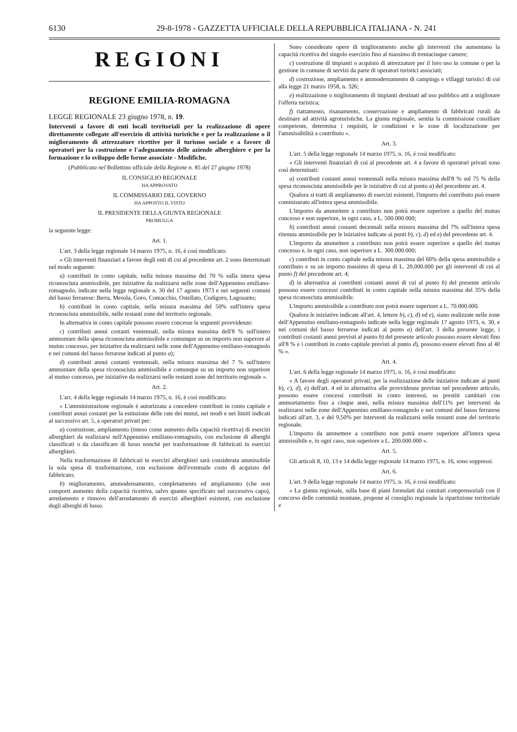6130 29-8-1978 - GAZZETTA UFFICIALE DELLA REPUBBLICA ITALIANA - N. 241
REGIONI
REGIONE EMILIA-ROMAGNA
LEGGE REGIONALE 23 giugno 1978, n. 19.
Interventi a favore di enti locali territoriali per la realizzazione di opere direttamente collegate all'esercizio di attività turistiche e per la realizzazione o il miglioramento di attrezzature ricettive per il turismo sociale e a favore di operatori per la costruzione e l'adeguamento delle aziende alberghiere e per la formazione e lo sviluppo delle forme associate - Modifiche.
(Pubblicata nel Bollettino ufficiale della Regione n. 85 del 27 giugno 1978)
IL CONSIGLIO REGIONALE
HA APPROVATO
IL COMMISSARIO DEL GOVERNO
HA APPOSTO IL VISTO
IL PRESIDENTE DELLA GIUNTA REGIONALE
PROMULGA
la seguente legge:
Art. 1.
L'art. 3 della legge regionale 14 marzo 1975, n. 16, è così modificato:
« Gli interventi finanziari a favore degli enti di cui al precedente art. 2 sono determinati nel modo seguente:
a) contributi in conto capitale, nella misura massima del 70 % sulla intera spesa riconosciuta ammissibile, per iniziative da realizzarsi nelle zone dell'Appennino emiliano-romagnolo, indicate nella legge regionale n. 30 del 17 agosto 1973 e nei seguenti comuni del basso ferrarese: Berra, Mesola, Goro, Comacchio, Ostellato, Codigoro, Lagosanto;
b) contributi in conto capitale, nella misura massima del 50% sull'intera spesa riconosciuta ammissibile, nelle restanti zone del territorio regionale.
In alternativa in conto capitale possono essere concesse le seguenti provvidenze:
c) contributi annui costanti ventennali, nella misura massima dell'8 % sull'intero ammontare della spesa riconosciuta ammissibile e comunque su un importo non superore al mutuo concesso, per iniziative da realizzarsi nelle zone dell'Appennino emiliano-romagnolo e nei comuni del basso ferrarese indicati al punto a);
d) contributi annui costanti ventennali, nella misura massima del 7 % sull'intero ammontare della spesa riconosciuta ammissibile e comunque su un importo non superiore al mutuo concesso, per iniziative da realizzarsi nelle restanti zone del territorio regionale ».
Art. 2.
L'art. 4 della legge regionale 14 marzo 1975, n. 16, è così modificato:
« L'amministrazione regionale è autorizzata a concedere contributi in conto capitale e contributi annui costanti per la estinzione delle rate dei mutui, nei modi e nei limiti indicati al successivo art. 5, a operatori privati per:
a) costruzione, ampliamento (inteso come aumento della capacità ricettiva) di esercizi alberghieri da realizzarsi nell'Appennino emiliano-romagnolo, con esclusione di alberghi classificati o da classificare di lusso nonchè per trasformazione di fabbricati in esercizi alberghieri.
Nella trasformazione di fabbricati in esercizi alberghieri sarà considerata ammissibile la sola spesa di trasformazione, con esclusione dell'eventuale costo di acquisto del fabbricato;
b) miglioramento, ammodernamento, completamento ed ampliamento (che non comporti aumento della capacità ricettiva, salvo quanto specificato nel successivo capo), arredamento e rinnovo dell'arredamento di esercizi alberghieri esistenti, con esclusione degli alberghi di lusso.
Sono considerate opere di miglioramento anche gli interventi che aumentano la capacità ricettiva del singolo esercizio fino al massimo di trentacinque camere;
c) costruzione di impianti o acquisto di attrezzature per il loro uso in comune o per la gestione in comune di servizi da parte di operatori turistici associati;
d) costruzione, ampliamento e ammodernamento di campings e villaggi turistici di cui alla legge 21 marzo 1958, n. 326;
e) realizzazione o miglioramento di impianti destinati ad uso pubblico atti a migliorare l'offerta turistica;
f) riattamento, risanamento, conservazione e ampliamento di fabbricati rurali da destinare ad attività agroturistiche. La giunta regionale, sentita la commissione consiliare competente, determina i requisiti, le condizioni e le zone di localizzazione per l'ammissibilità a contributo ».
Art. 3.
L'art. 5 della legge regionale 14 marzo 1975, n. 16, è così modificato:
« Gli interventi finanziari di cui al precedente art. 4 a favore di operatori privati sono così determinati:
a) contributi costanti annui ventennali nella misura massima dell'8 % sul 75 % della spesa riconosciuta ammissibile per le iniziative di cui al punto a) del precedente art. 4.
Qualora si tratti di ampliamento di esercizi esistenti, l'importo del contributo può essere commisurato all'intera spesa ammissibile.
L'importo da ammettere a contributo non potrà essere superiore a quello del mutuo concesso e non superiore, in ogni caso, a L. 500.000.000;
b) contributi annui costanti decennali nella misura massima del 7% sull'intera spesa ritenuta ammissibile per le iniziative indicate ai punti b), c), d) ed e) del precedente art. 4.
L'importo da ammettere a contributo non potrà essere superiore a quello del mutuo concesso e, in ogni caso, non superiore a L. 300.000.000;
c) contributi in conto capitale nella misura massima del 60% della spesa ammissibile a contributo e su un importo massimo di spesa di L. 20.000.000 per gli interventi di cui al punto f) del precedente art. 4;
d) in alternativa ai contributi costanti annui di cui al punto b) del presente articolo possono essere concessi contributi in conto capitale nella misura massima del 35% della spesa riconosciuta ammissibile.
L'importo ammissibile a contributo non potrà essere superiore a L. 70.000.000.
Qualora le iniziative indicate all'art. 4, lettere b), c), d) ed e), siano realizzate nelle zone dell'Appennino emiliano-romagnolo indicate nella legge regionale 17 agosto 1973, n. 30, e nei comuni del basso ferrarese indicati al punto a) dell'art. 3 della presente legge, i contributi costanti annui previsti al punto b) del presente articolo possono essere elevati fino all'8 % e i contributi in conto capitale previsti al punto d), possono essere elevati fino al 40 % ».
Art. 4.
L'art. 6 della legge regionale 14 marzo 1975, n. 16, è così modificato:
« A favore degli operatori privati, per la realizzazione delle iniziative indicate ai punti b), c), d), e) dell'art. 4 ed in alternativa alle provvidenze previste nel precedente articolo, possono essere concessi contributi in conto interessi, su prestiti cambiari con ammortamento fino a cinque anni, nella misura massima dell'11% per interventi da realizzarsi nelle zone dell'Appennino emiliano-romagnolo e nei comuni del basso ferrarese indicati all'art. 3, e del 9,50% per interventi da realizzarsi nelle restanti zone del territorio regionale.
L'importo da ammettere a contributo non potrà essere superiore all'intera spesa ammissibile e, in ogni caso, non superiore a L. 200.000.000 ».
Art. 5.
Gli articoli 8, 10, 13 e 14 della legge regionale 14 marzo 1975, n. 16, sono soppressi.
Art. 6.
L'art. 9 della legge regionale 14 marzo 1975, n. 16, è così modificato:
« La giunta regionale, sulla base di piani formulati dai comitati comprensoriali con il concorso delle comunità montane, propone al consiglio regionale la ripartizione territoriale e